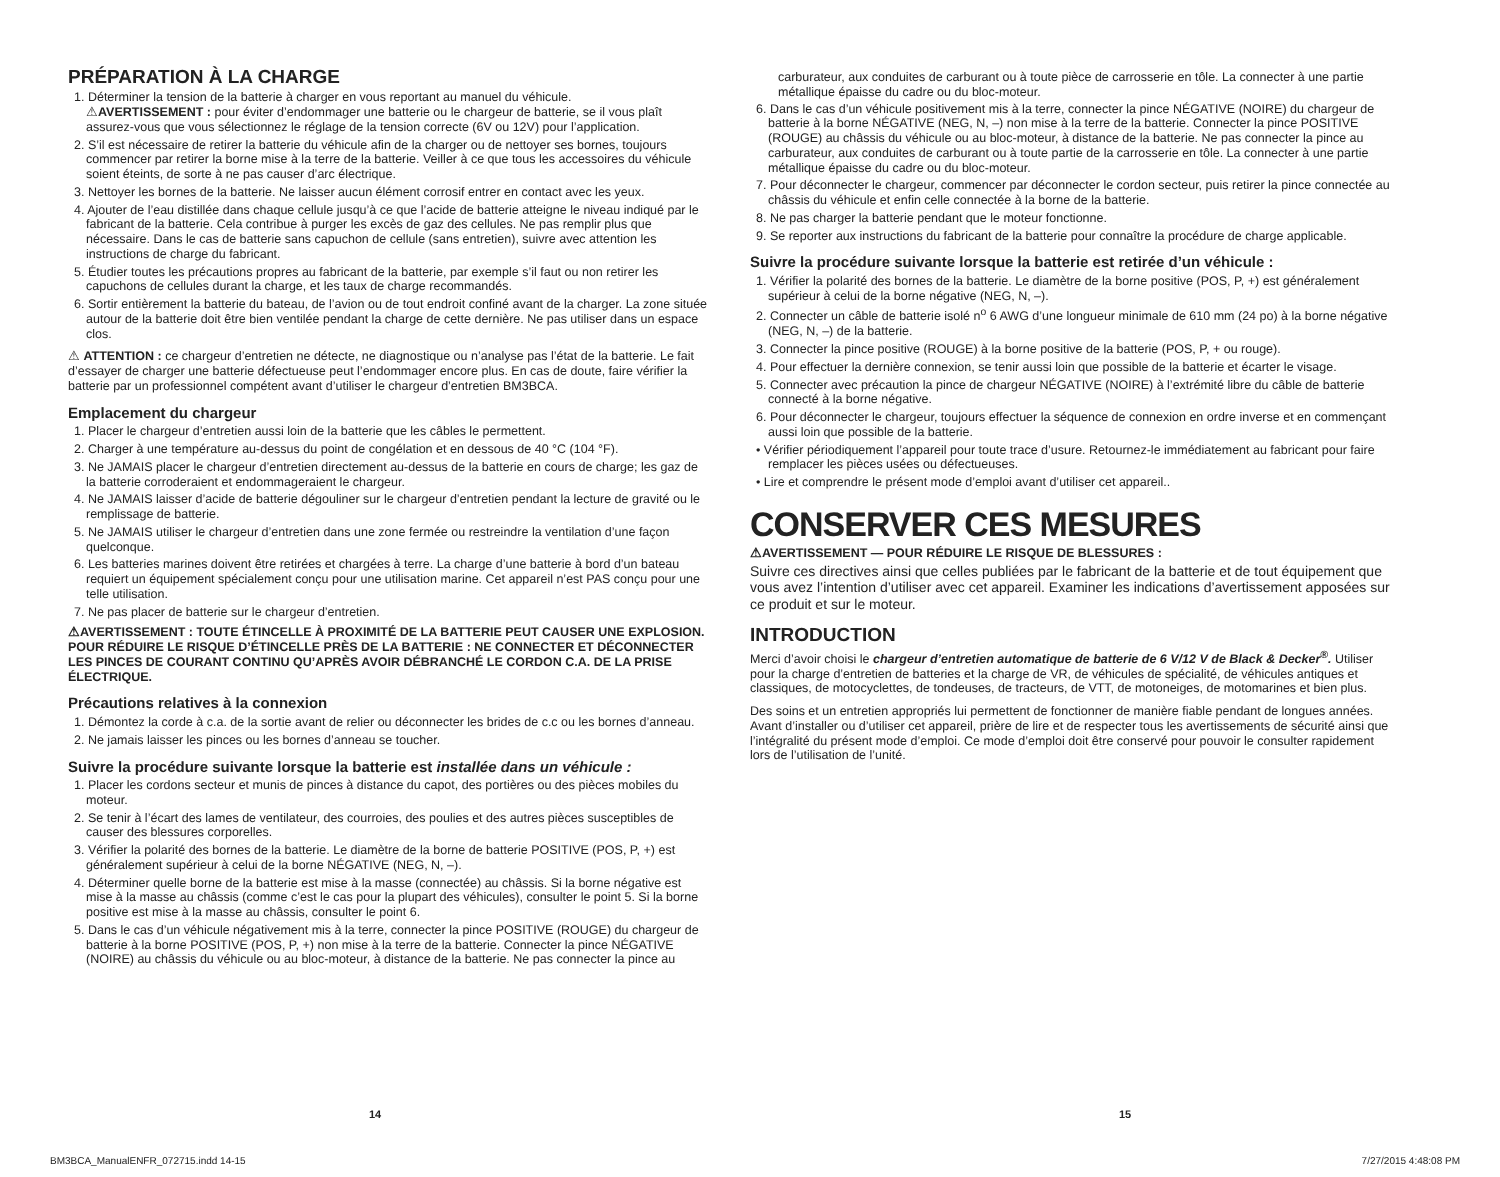PRÉPARATION À LA CHARGE
1. Déterminer la tension de la batterie à charger en vous reportant au manuel du véhicule.
⚠AVERTISSEMENT : pour éviter d’endommager une batterie ou le chargeur de batterie, se il vous plaît assurez-vous que vous sélectionnez le réglage de la tension correcte (6V ou 12V) pour l’application.
2. S’il est nécessaire de retirer la batterie du véhicule afin de la charger ou de nettoyer ses bornes, toujours commencer par retirer la borne mise à la terre de la batterie. Veiller à ce que tous les accessoires du véhicule soient éteints, de sorte à ne pas causer d’arc électrique.
3. Nettoyer les bornes de la batterie. Ne laisser aucun élément corrosif entrer en contact avec les yeux.
4. Ajouter de l’eau distillée dans chaque cellule jusqu’à ce que l’acide de batterie atteigne le niveau indiqué par le fabricant de la batterie. Cela contribue à purger les excès de gaz des cellules. Ne pas remplir plus que nécessaire. Dans le cas de batterie sans capuchon de cellule (sans entretien), suivre avec attention les instructions de charge du fabricant.
5. Étudier toutes les précautions propres au fabricant de la batterie, par exemple s’il faut ou non retirer les capuchons de cellules durant la charge, et les taux de charge recommandés.
6. Sortir entièrement la batterie du bateau, de l’avion ou de tout endroit confiné avant de la charger. La zone située autour de la batterie doit être bien ventilée pendant la charge de cette dernière. Ne pas utiliser dans un espace clos.
⚠ ATTENTION : ce chargeur d’entretien ne détecte, ne diagnostique ou n’analyse pas l’état de la batterie. Le fait d’essayer de charger une batterie défectueuse peut l’endommager encore plus. En cas de doute, faire vérifier la batterie par un professionnel compétent avant d’utiliser le chargeur d’entretien BM3BCA.
Emplacement du chargeur
1. Placer le chargeur d’entretien aussi loin de la batterie que les câbles le permettent.
2. Charger à une température au-dessus du point de congélation et en dessous de 40 °C (104 °F).
3. Ne JAMAIS placer le chargeur d’entretien directement au-dessus de la batterie en cours de charge; les gaz de la batterie corroderaient et endommageraient le chargeur.
4. Ne JAMAIS laisser d’acide de batterie dégouliner sur le chargeur d’entretien pendant la lecture de gravité ou le remplissage de batterie.
5. Ne JAMAIS utiliser le chargeur d’entretien dans une zone fermée ou restreindre la ventilation d’une façon quelconque.
6. Les batteries marines doivent être retirées et chargées à terre. La charge d’une batterie à bord d’un bateau requiert un équipement spécialement conçu pour une utilisation marine. Cet appareil n’est PAS conçu pour une telle utilisation.
7. Ne pas placer de batterie sur le chargeur d’entretien.
⚠AVERTISSEMENT : TOUTE ÉTINCELLE À PROXIMITÉ DE LA BATTERIE PEUT CAUSER UNE EXPLOSION. POUR RÉDUIRE LE RISQUE D’ÉTINCELLE PRÈS DE LA BATTERIE : NE CONNECTER ET DÉCONNECTER LES PINCES DE COURANT CONTINU QU’APRÈS AVOIR DÉBRANCHÉ LE CORDON C.A. DE LA PRISE ÉLECTRIQUE.
Précautions relatives à la connexion
1. Démontez la corde à c.a. de la sortie avant de relier ou déconnecter les brides de c.c ou les bornes d’anneau.
2. Ne jamais laisser les pinces ou les bornes d’anneau se toucher.
Suivre la procédure suivante lorsque la batterie est installée dans un véhicule :
1. Placer les cordons secteur et munis de pinces à distance du capot, des portières ou des pièces mobiles du moteur.
2. Se tenir à l’écart des lames de ventilateur, des courroies, des poulies et des autres pièces susceptibles de causer des blessures corporelles.
3. Vérifier la polarité des bornes de la batterie. Le diamètre de la borne de batterie POSITIVE (POS, P, +) est généralement supérieur à celui de la borne NÉGATIVE (NEG, N, –).
4. Déterminer quelle borne de la batterie est mise à la masse (connectée) au châssis. Si la borne négative est mise à la masse au châssis (comme c’est le cas pour la plupart des véhicules), consulter le point 5. Si la borne positive est mise à la masse au châssis, consulter le point 6.
5. Dans le cas d’un véhicule négativement mis à la terre, connecter la pince POSITIVE (ROUGE) du chargeur de batterie à la borne POSITIVE (POS, P, +) non mise à la terre de la batterie. Connecter la pince NÉGATIVE (NOIRE) au châssis du véhicule ou au bloc-moteur, à distance de la batterie. Ne pas connecter la pince au
carburateur, aux conduites de carburant ou à toute pièce de carrosserie en tôle. La connecter à une partie métallique épaisse du cadre ou du bloc-moteur.
6. Dans le cas d’un véhicule positivement mis à la terre, connecter la pince NÉGATIVE (NOIRE) du chargeur de batterie à la borne NÉGATIVE (NEG, N, –) non mise à la terre de la batterie. Connecter la pince POSITIVE (ROUGE) au châssis du véhicule ou au bloc-moteur, à distance de la batterie. Ne pas connecter la pince au carburateur, aux conduites de carburant ou à toute partie de la carrosserie en tôle. La connecter à une partie métallique épaisse du cadre ou du bloc-moteur.
7. Pour déconnecter le chargeur, commencer par déconnecter le cordon secteur, puis retirer la pince connectée au châssis du véhicule et enfin celle connectée à la borne de la batterie.
8. Ne pas charger la batterie pendant que le moteur fonctionne.
9. Se reporter aux instructions du fabricant de la batterie pour connaître la procédure de charge applicable.
Suivre la procédure suivante lorsque la batterie est retirée d’un véhicule :
1. Vérifier la polarité des bornes de la batterie. Le diamètre de la borne positive (POS, P, +) est généralement supérieur à celui de la borne négative (NEG, N, –).
2. Connecter un câble de batterie isolé n<sup>o</sup> 6 AWG d’une longueur minimale de 610 mm (24 po) à la borne négative (NEG, N, –) de la batterie.
3. Connecter la pince positive (ROUGE) à la borne positive de la batterie (POS, P, + ou rouge).
4. Pour effectuer la dernière connexion, se tenir aussi loin que possible de la batterie et écarter le visage.
5. Connecter avec précaution la pince de chargeur NÉGATIVE (NOIRE) à l’extrémité libre du câble de batterie connecté à la borne négative.
6. Pour déconnecter le chargeur, toujours effectuer la séquence de connexion en ordre inverse et en commençant aussi loin que possible de la batterie.
• Vérifier périodiquement l’appareil pour toute trace d’usure. Retournez-le immédiatement au fabricant pour faire remplacer les pièces usées ou défectueuses.
• Lire et comprendre le présent mode d’emploi avant d’utiliser cet appareil..
CONSERVER CES MESURES
⚠AVERTISSEMENT — POUR RÉDUIRE LE RISQUE DE BLESSURES :
Suivre ces directives ainsi que celles publiées par le fabricant de la batterie et de tout équipement que vous avez l’intention d’utiliser avec cet appareil. Examiner les indications d’avertissement apposées sur ce produit et sur le moteur.
INTRODUCTION
Merci d’avoir choisi le chargeur d’entretien automatique de batterie de 6 V/12 V de Black & Decker<sup>®</sup>. Utiliser pour la charge d’entretien de batteries et la charge de VR, de véhicules de spécialité, de véhicules antiques et classiques, de motocyclettes, de tondeuses, de tracteurs, de VTT, de motoneiges, de motomarines et bien plus.
Des soins et un entretien appropriés lui permettent de fonctionner de manière fiable pendant de longues années. Avant d’installer ou d’utiliser cet appareil, prière de lire et de respecter tous les avertissements de sécurité ainsi que l’intégralité du présent mode d’emploi. Ce mode d’emploi doit être conservé pour pouvoir le consulter rapidement lors de l’utilisation de l’unité.
14 15
BM3BCA_ManualENFR_072715.indd 14-15 7/27/2015 4:48:08 PM